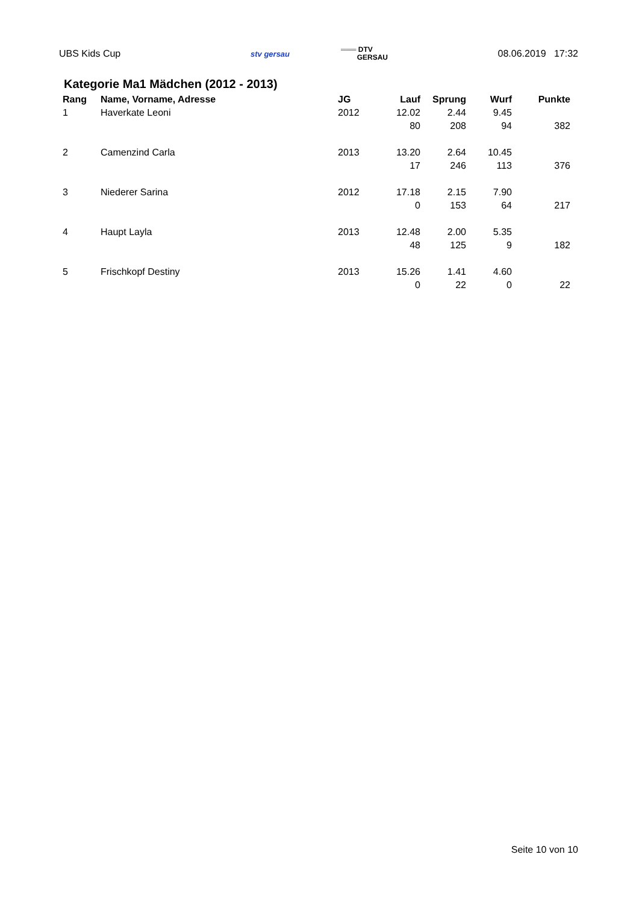UBS Kids Cup
stv gersau
═══ DTV
GERSAU
08.06.2019 17:32
Kategorie Ma1 Mädchen (2012 - 2013)
| Rang | Name, Vorname, Adresse | JG | Lauf | Sprung | Wurf | Punkte |
| --- | --- | --- | --- | --- | --- | --- |
| 1 | Haverkate Leoni | 2012 | 12.02 | 2.44 | 9.45 | |
| | | | 80 | 208 | 94 | 382 |
| 2 | Camenzind Carla | 2013 | 13.20 | 2.64 | 10.45 | |
| | | | 17 | 246 | 113 | 376 |
| 3 | Niederer Sarina | 2012 | 17.18 | 2.15 | 7.90 | |
| | | | 0 | 153 | 64 | 217 |
| 4 | Haupt Layla | 2013 | 12.48 | 2.00 | 5.35 | |
| | | | 48 | 125 | 9 | 182 |
| 5 | Frischkopf Destiny | 2013 | 15.26 | 1.41 | 4.60 | |
| | | | 0 | 22 | 0 | 22 |
Seite 10 von 10